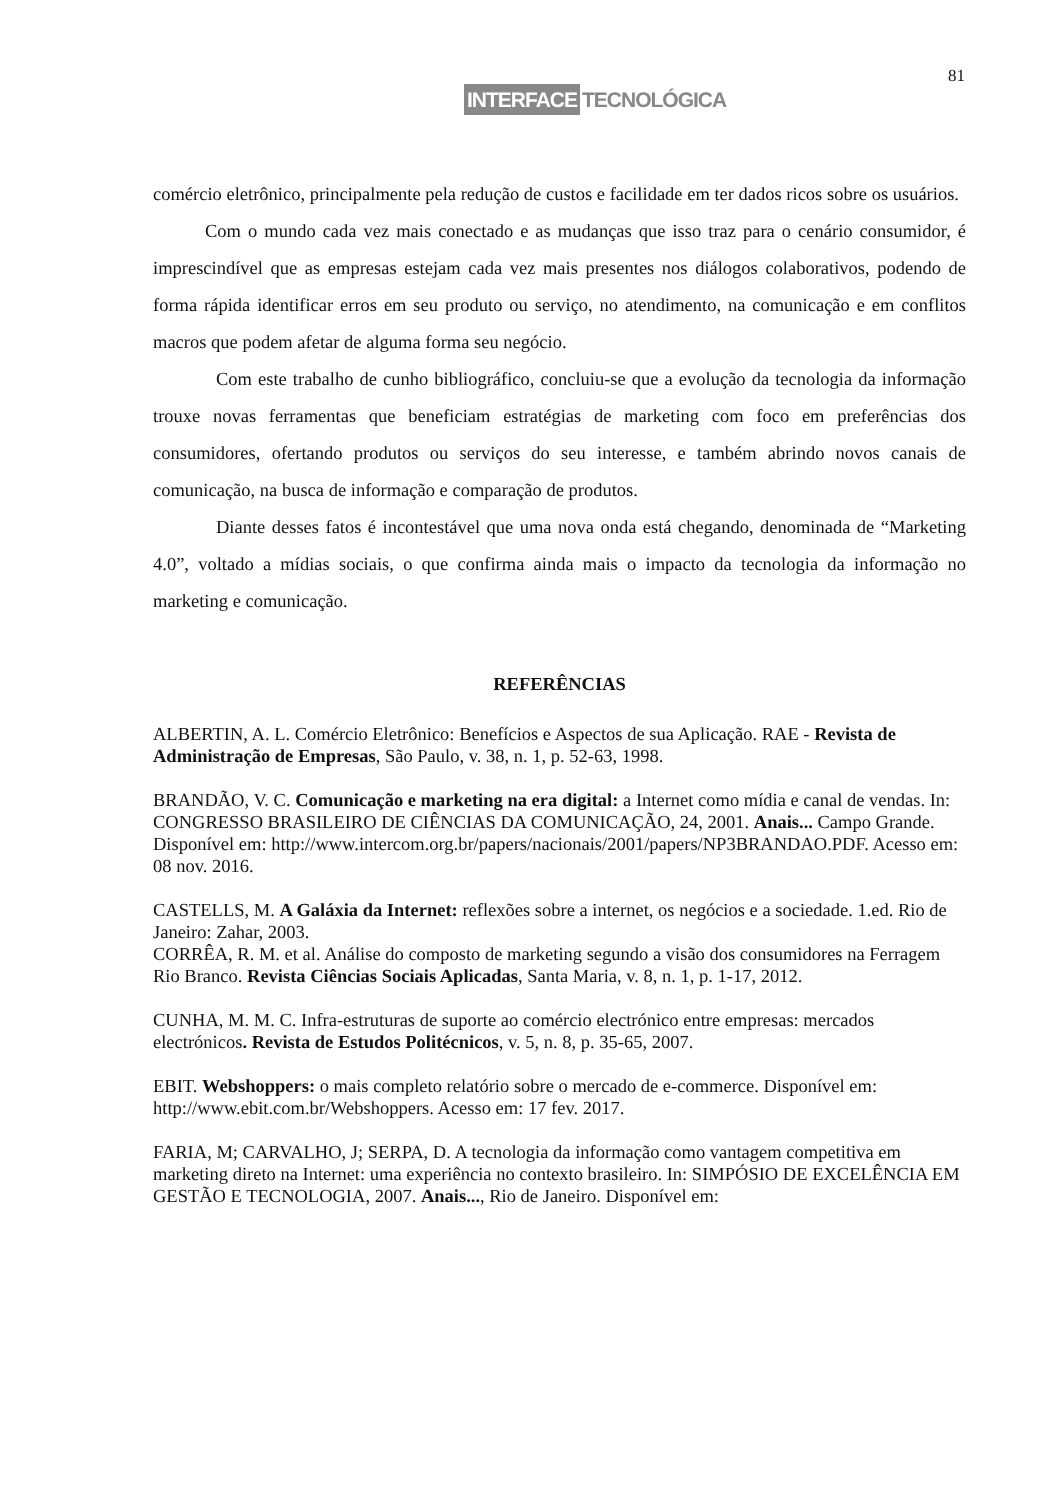81
INTERFACE TECNOLÓGICA
comércio eletrônico, principalmente pela redução de custos e facilidade em ter dados ricos sobre os usuários.
Com o mundo cada vez mais conectado e as mudanças que isso traz para o cenário consumidor, é imprescindível que as empresas estejam cada vez mais presentes nos diálogos colaborativos, podendo de forma rápida identificar erros em seu produto ou serviço, no atendimento, na comunicação e em conflitos macros que podem afetar de alguma forma seu negócio.
Com este trabalho de cunho bibliográfico, concluiu-se que a evolução da tecnologia da informação trouxe novas ferramentas que beneficiam estratégias de marketing com foco em preferências dos consumidores, ofertando produtos ou serviços do seu interesse, e também abrindo novos canais de comunicação, na busca de informação e comparação de produtos.
Diante desses fatos é incontestável que uma nova onda está chegando, denominada de “Marketing 4.0”, voltado a mídias sociais, o que confirma ainda mais o impacto da tecnologia da informação no marketing e comunicação.
REFERÊNCIAS
ALBERTIN, A. L. Comércio Eletrônico: Benefícios e Aspectos de sua Aplicação. RAE - Revista de Administração de Empresas, São Paulo, v. 38, n. 1, p. 52-63, 1998.
BRANDÃO, V. C. Comunicação e marketing na era digital: a Internet como mídia e canal de vendas. In: CONGRESSO BRASILEIRO DE CIÊNCIAS DA COMUNICAÇÃO, 24, 2001. Anais... Campo Grande. Disponível em: http://www.intercom.org.br/papers/nacionais/2001/papers/NP3BRANDAO.PDF. Acesso em: 08 nov. 2016.
CASTELLS, M. A Galáxia da Internet: reflexões sobre a internet, os negócios e a sociedade. 1.ed. Rio de Janeiro: Zahar, 2003.
CORRÊA, R. M. et al. Análise do composto de marketing segundo a visão dos consumidores na Ferragem Rio Branco. Revista Ciências Sociais Aplicadas, Santa Maria, v. 8, n. 1, p. 1-17, 2012.
CUNHA, M. M. C. Infra-estruturas de suporte ao comércio electrónico entre empresas: mercados electrónicos. Revista de Estudos Politécnicos, v. 5, n. 8, p. 35-65, 2007.
EBIT. Webshoppers: o mais completo relatório sobre o mercado de e-commerce. Disponível em: http://www.ebit.com.br/Webshoppers. Acesso em: 17 fev. 2017.
FARIA, M; CARVALHO, J; SERPA, D. A tecnologia da informação como vantagem competitiva em marketing direto na Internet: uma experiência no contexto brasileiro. In: SIMPÓSIO DE EXCELÊNCIA EM GESTÃO E TECNOLOGIA, 2007. Anais..., Rio de Janeiro. Disponível em: